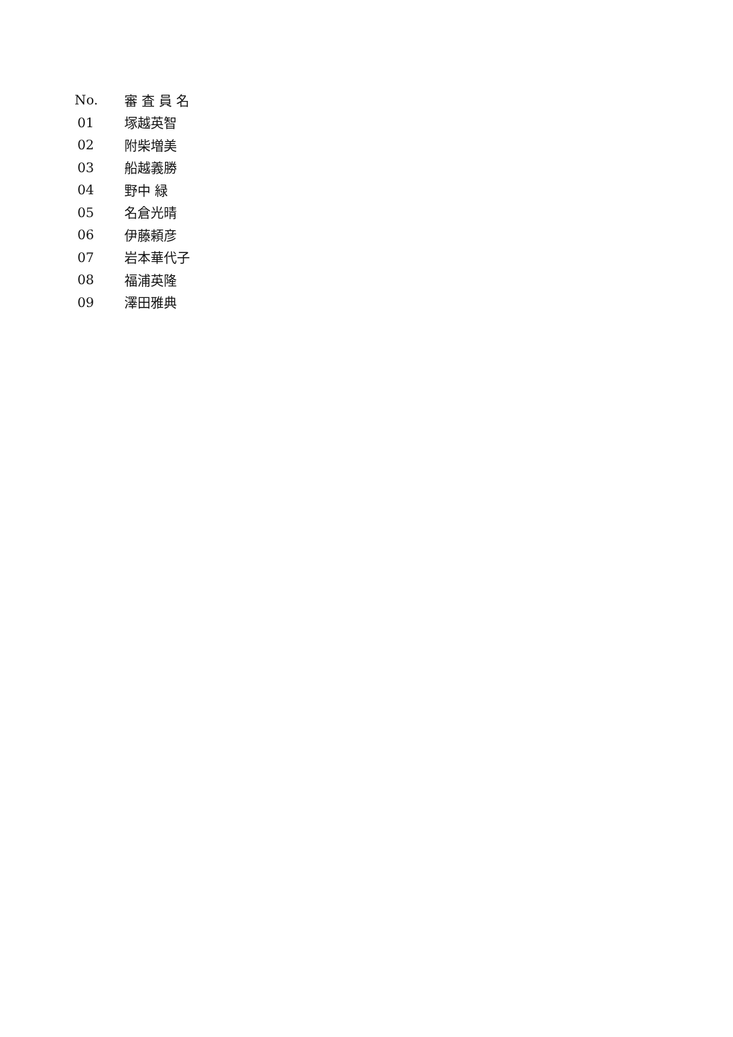| No. | 審 査 員 名 |
| --- | --- |
| 01 | 塚越英智 |
| 02 | 附柴増美 |
| 03 | 船越義勝 |
| 04 | 野中 緑 |
| 05 | 名倉光晴 |
| 06 | 伊藤頼彦 |
| 07 | 岩本華代子 |
| 08 | 福浦英隆 |
| 09 | 澤田雅典 |